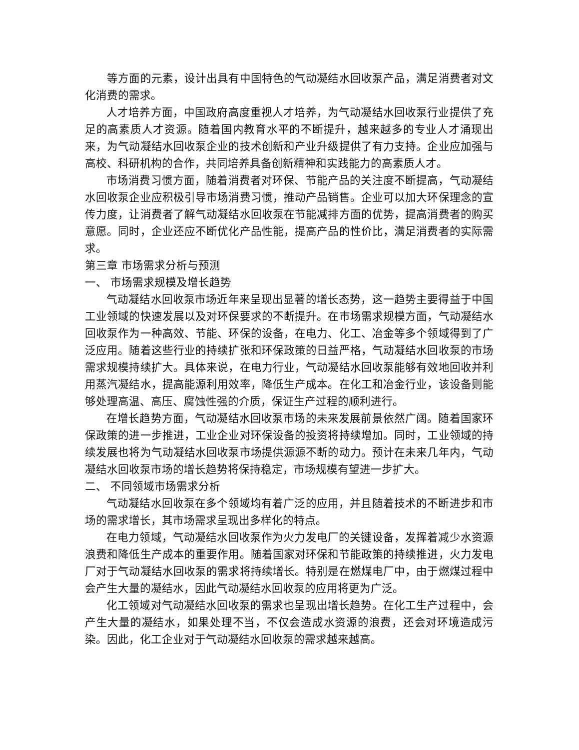等方面的元素，设计出具有中国特色的气动凝结水回收泵产品，满足消费者对文化消费的需求。
人才培养方面，中国政府高度重视人才培养，为气动凝结水回收泵行业提供了充足的高素质人才资源。随着国内教育水平的不断提升，越来越多的专业人才涌现出来，为气动凝结水回收泵企业的技术创新和产业升级提供了有力支持。企业应加强与高校、科研机构的合作，共同培养具备创新精神和实践能力的高素质人才。
市场消费习惯方面，随着消费者对环保、节能产品的关注度不断提高，气动凝结水回收泵企业应积极引导市场消费习惯，推动产品销售。企业可以加大环保理念的宣传力度，让消费者了解气动凝结水回收泵在节能减排方面的优势，提高消费者的购买意愿。同时，企业还应不断优化产品性能，提高产品的性价比，满足消费者的实际需求。
第三章 市场需求分析与预测
一、 市场需求规模及增长趋势
气动凝结水回收泵市场近年来呈现出显著的增长态势，这一趋势主要得益于中国工业领域的快速发展以及对环保要求的不断提升。在市场需求规模方面，气动凝结水回收泵作为一种高效、节能、环保的设备，在电力、化工、冶金等多个领域得到了广泛应用。随着这些行业的持续扩张和环保政策的日益严格，气动凝结水回收泵的市场需求规模持续扩大。具体来说，在电力行业，气动凝结水回收泵能够有效地回收并利用蒸汽凝结水，提高能源利用效率，降低生产成本。在化工和冶金行业，该设备则能够处理高温、高压、腐蚀性强的介质，保证生产过程的顺利进行。
在增长趋势方面，气动凝结水回收泵市场的未来发展前景依然广阔。随着国家环保政策的进一步推进，工业企业对环保设备的投资将持续增加。同时，工业领域的持续发展也将为气动凝结水回收泵市场提供源源不断的动力。预计在未来几年内，气动凝结水回收泵市场的增长趋势将保持稳定，市场规模有望进一步扩大。
二、 不同领域市场需求分析
气动凝结水回收泵在多个领域均有着广泛的应用，并且随着技术的不断进步和市场的需求增长，其市场需求呈现出多样化的特点。
在电力领域，气动凝结水回收泵作为火力发电厂的关键设备，发挥着减少水资源浪费和降低生产成本的重要作用。随着国家对环保和节能政策的持续推进，火力发电厂对于气动凝结水回收泵的需求将持续增长。特别是在燃煤电厂中，由于燃煤过程中会产生大量的凝结水，因此气动凝结水回收泵的应用将更为广泛。
化工领域对气动凝结水回收泵的需求也呈现出增长趋势。在化工生产过程中，会产生大量的凝结水，如果处理不当，不仅会造成水资源的浪费，还会对环境造成污染。因此，化工企业对于气动凝结水回收泵的需求越来越高。